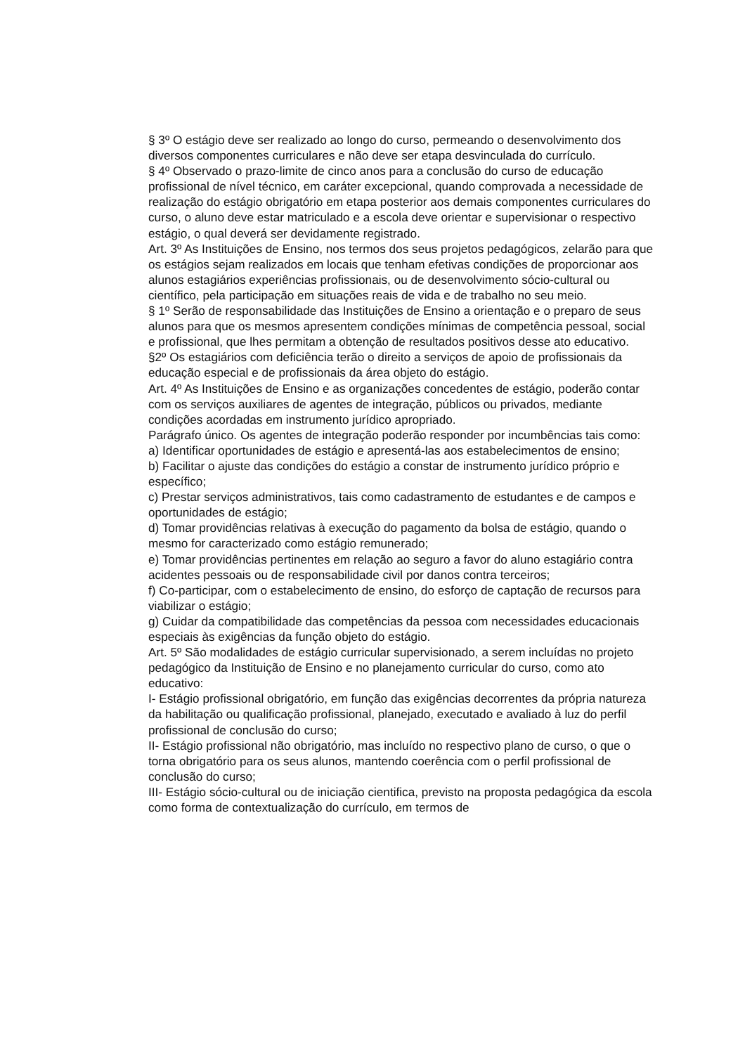§ 3º O estágio deve ser realizado ao longo do curso, permeando o desenvolvimento dos diversos componentes curriculares e não deve ser etapa desvinculada do currículo.
§ 4º Observado o prazo-limite de cinco anos para a conclusão do curso de educação profissional de nível técnico, em caráter excepcional, quando comprovada a necessidade de realização do estágio obrigatório em etapa posterior aos demais componentes curriculares do curso, o aluno deve estar matriculado e a escola deve orientar e supervisionar o respectivo estágio, o qual deverá ser devidamente registrado.
Art. 3º As Instituições de Ensino, nos termos dos seus projetos pedagógicos, zelarão para que os estágios sejam realizados em locais que tenham efetivas condições de proporcionar aos alunos estagiários experiências profissionais, ou de desenvolvimento sócio-cultural ou científico, pela participação em situações reais de vida e de trabalho no seu meio.
§ 1º Serão de responsabilidade das Instituições de Ensino a orientação e o preparo de seus alunos para que os mesmos apresentem condições mínimas de competência pessoal, social e profissional, que lhes permitam a obtenção de resultados positivos desse ato educativo.
§2º Os estagiários com deficiência terão o direito a serviços de apoio de profissionais da educação especial e de profissionais da área objeto do estágio.
Art. 4º As Instituições de Ensino e as organizações concedentes de estágio, poderão contar com os serviços auxiliares de agentes de integração, públicos ou privados, mediante condições acordadas em instrumento jurídico apropriado.
Parágrafo único. Os agentes de integração poderão responder por incumbências tais como:
a) Identificar oportunidades de estágio e apresentá-las aos estabelecimentos de ensino;
b) Facilitar o ajuste das condições do estágio a constar de instrumento jurídico próprio e específico;
c) Prestar serviços administrativos, tais como cadastramento de estudantes e de campos e oportunidades de estágio;
d) Tomar providências relativas à execução do pagamento da bolsa de estágio, quando o mesmo for caracterizado como estágio remunerado;
e) Tomar providências pertinentes em relação ao seguro a favor do aluno estagiário contra acidentes pessoais ou de responsabilidade civil por danos contra terceiros;
f) Co-participar, com o estabelecimento de ensino, do esforço de captação de recursos para viabilizar o estágio;
g) Cuidar da compatibilidade das competências da pessoa com necessidades educacionais especiais às exigências da função objeto do estágio.
Art. 5º São modalidades de estágio curricular supervisionado, a serem incluídas no projeto pedagógico da Instituição de Ensino e no planejamento curricular do curso, como ato educativo:
I- Estágio profissional obrigatório, em função das exigências decorrentes da própria natureza da habilitação ou qualificação profissional, planejado, executado e avaliado à luz do perfil profissional de conclusão do curso;
II- Estágio profissional não obrigatório, mas incluído no respectivo plano de curso, o que o torna obrigatório para os seus alunos, mantendo coerência com o perfil profissional de conclusão do curso;
III- Estágio sócio-cultural ou de iniciação cientifica, previsto na proposta pedagógica da escola como forma de contextualização do currículo, em termos de